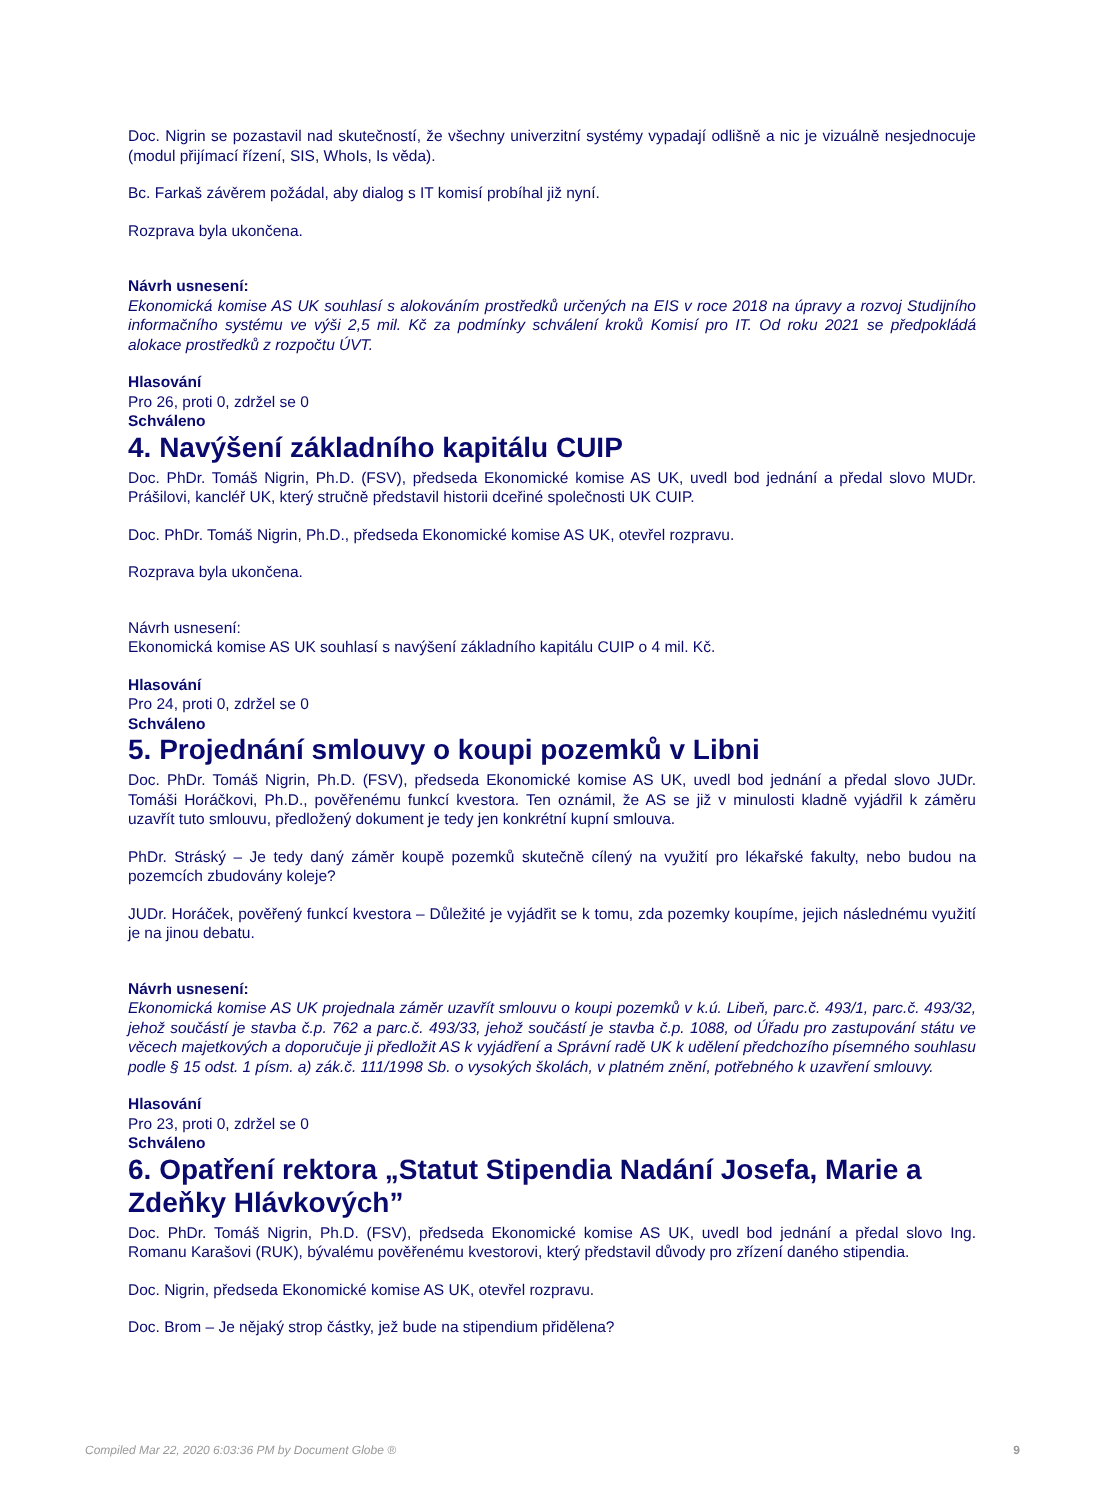Doc. Nigrin se pozastavil nad skutečností, že všechny univerzitní systémy vypadají odlišně a nic je vizuálně nesjednocuje (modul přijímací řízení, SIS, WhoIs, Is věda).
Bc. Farkaš závěrem požádal, aby dialog s IT komisí probíhal již nyní.
Rozprava byla ukončena.
Návrh usnesení:
Ekonomická komise AS UK souhlasí s alokováním prostředků určených na EIS v roce 2018 na úpravy a rozvoj Studijního informačního systému ve výši 2,5 mil. Kč za podmínky schválení kroků Komisí pro IT. Od roku 2021 se předpokládá alokace prostředků z rozpočtu ÚVT.
Hlasování
Pro 26, proti 0, zdržel se 0
Schváleno
4. Navýšení základního kapitálu CUIP
Doc. PhDr. Tomáš Nigrin, Ph.D. (FSV), předseda Ekonomické komise AS UK, uvedl bod jednání a předal slovo MUDr. Prášilovi, kancléř UK, který stručně představil historii dceřiné společnosti UK CUIP.
Doc. PhDr. Tomáš Nigrin, Ph.D., předseda Ekonomické komise AS UK, otevřel rozpravu.
Rozprava byla ukončena.
Návrh usnesení:
Ekonomická komise AS UK souhlasí s navýšení základního kapitálu CUIP o 4 mil. Kč.
Hlasování
Pro 24, proti 0, zdržel se 0
Schváleno
5. Projednání smlouvy o koupi pozemků v Libni
Doc. PhDr. Tomáš Nigrin, Ph.D. (FSV), předseda Ekonomické komise AS UK, uvedl bod jednání a předal slovo JUDr. Tomáši Horáčkovi, Ph.D., pověřenému funkcí kvestora. Ten oznámil, že AS se již v minulosti kladně vyjádřil k záměru uzavřít tuto smlouvu, předložený dokument je tedy jen konkrétní kupní smlouva.
PhDr. Stráský – Je tedy daný záměr koupě pozemků skutečně cílený na využití pro lékařské fakulty, nebo budou na pozemcích zbudovány koleje?
JUDr. Horáček, pověřený funkcí kvestora – Důležité je vyjádřit se k tomu, zda pozemky koupíme, jejich následnému využití je na jinou debatu.
Návrh usnesení:
Ekonomická komise AS UK projednala záměr uzavřít smlouvu o koupi pozemků v k.ú. Libeň, parc.č. 493/1, parc.č. 493/32, jehož součástí je stavba č.p. 762 a parc.č. 493/33, jehož součástí je stavba č.p. 1088, od Úřadu pro zastupování státu ve věcech majetkových a doporučuje ji předložit AS k vyjádření a Správní radě UK k udělení předchozího písemného souhlasu podle § 15 odst. 1 písm. a) zák.č. 111/1998 Sb. o vysokých školách, v platném znění, potřebného k uzavření smlouvy.
Hlasování
Pro 23, proti 0, zdržel se 0
Schváleno
6. Opatření rektora „Statut Stipendia Nadání Josefa, Marie a Zdeňky Hlávkových”
Doc. PhDr. Tomáš Nigrin, Ph.D. (FSV), předseda Ekonomické komise AS UK, uvedl bod jednání a předal slovo Ing. Romanu Karašovi (RUK), bývalému pověřenému kvestorovi, který představil důvody pro zřízení daného stipendia.
Doc. Nigrin, předseda Ekonomické komise AS UK, otevřel rozpravu.
Doc. Brom – Je nějaký strop částky, jež bude na stipendium přidělena?
Compiled Mar 22, 2020 6:03:36 PM by Document Globe ® 9